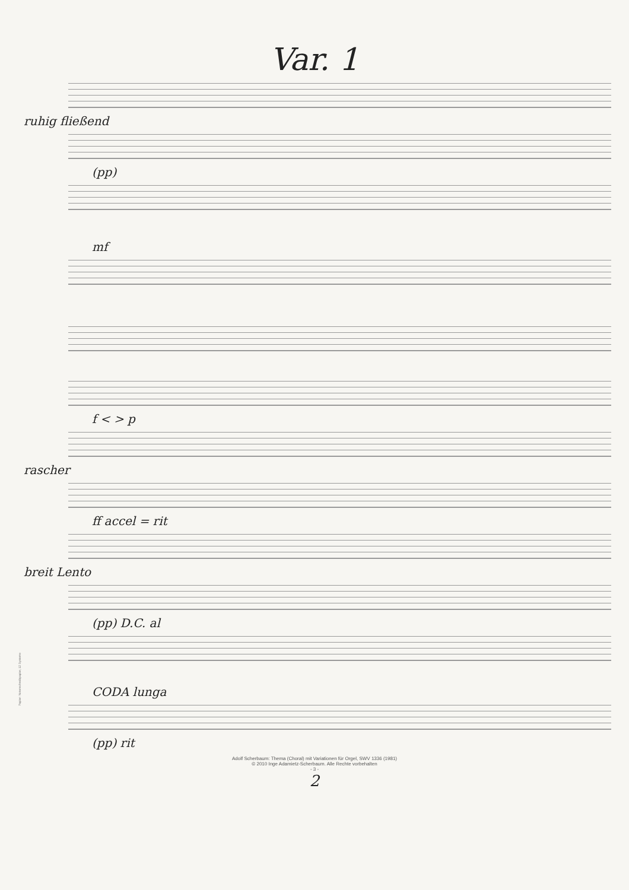Papier: Notenschreibpapier, 12 Systeme
Var. 1
ruhig fließend
(pp)
mf
f < > p
rascher
ff accel = rit
breit Lento
(pp) D.C. al
CODA lunga
(pp) rit
Adolf Scherbaum: Thema (Choral) mit Variationen für Orgel, SWV 1336 (1981)
© 2010 Inge Adamietz-Scherbaum. Alle Rechte vorbehalten
- 3 -
2